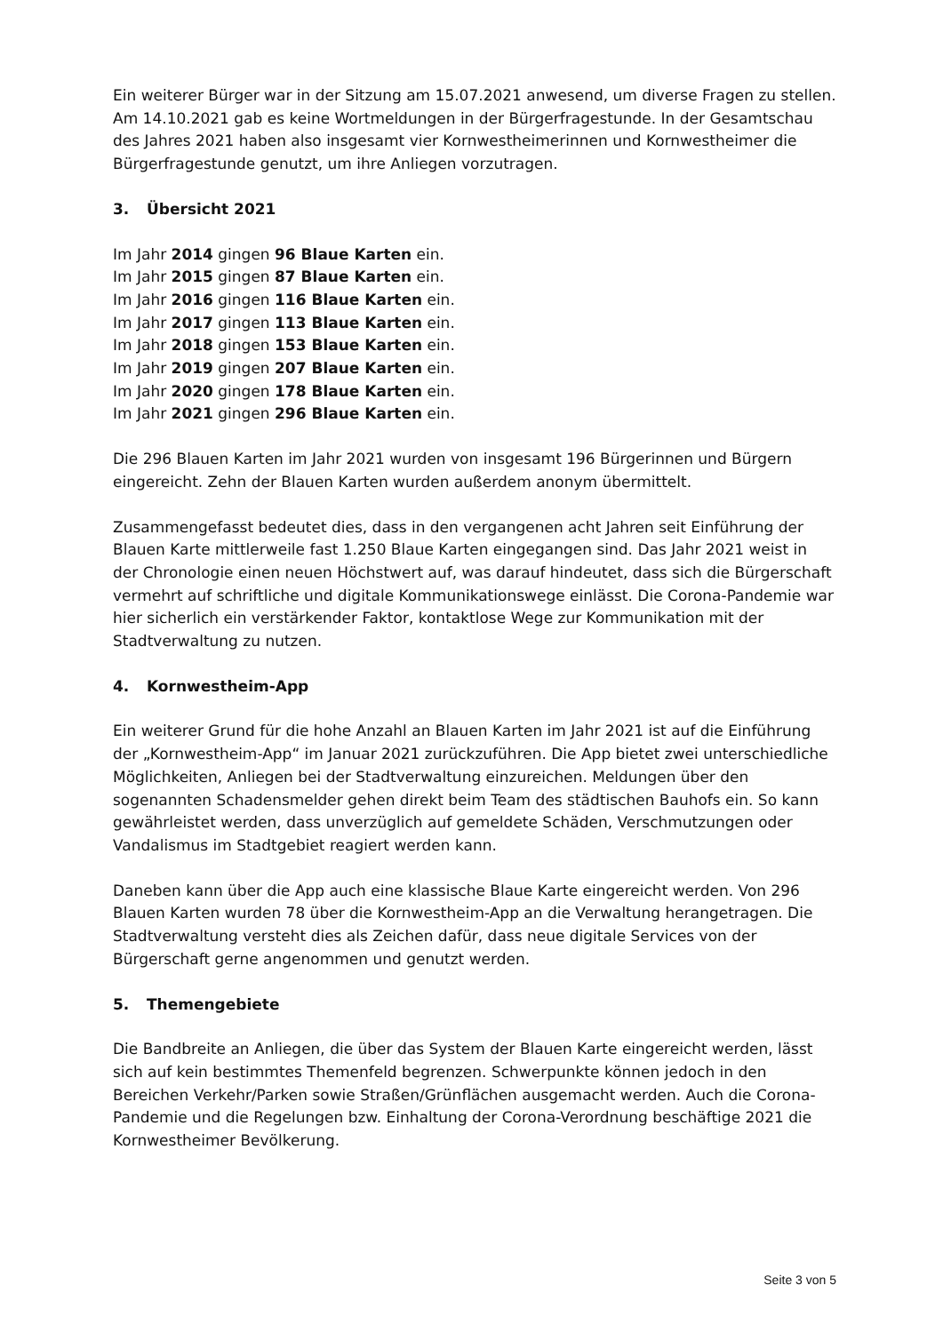Ein weiterer Bürger war in der Sitzung am 15.07.2021 anwesend, um diverse Fragen zu stellen. Am 14.10.2021 gab es keine Wortmeldungen in der Bürgerfragestunde. In der Gesamtschau des Jahres 2021 haben also insgesamt vier Kornwestheimerinnen und Kornwestheimer die Bürgerfragestunde genutzt, um ihre Anliegen vorzutragen.
3. Übersicht 2021
Im Jahr 2014 gingen 96 Blaue Karten ein.
Im Jahr 2015 gingen 87 Blaue Karten ein.
Im Jahr 2016 gingen 116 Blaue Karten ein.
Im Jahr 2017 gingen 113 Blaue Karten ein.
Im Jahr 2018 gingen 153 Blaue Karten ein.
Im Jahr 2019 gingen 207 Blaue Karten ein.
Im Jahr 2020 gingen 178 Blaue Karten ein.
Im Jahr 2021 gingen 296 Blaue Karten ein.
Die 296 Blauen Karten im Jahr 2021 wurden von insgesamt 196 Bürgerinnen und Bürgern eingereicht. Zehn der Blauen Karten wurden außerdem anonym übermittelt.
Zusammengefasst bedeutet dies, dass in den vergangenen acht Jahren seit Einführung der Blauen Karte mittlerweile fast 1.250 Blaue Karten eingegangen sind. Das Jahr 2021 weist in der Chronologie einen neuen Höchstwert auf, was darauf hindeutet, dass sich die Bürgerschaft vermehrt auf schriftliche und digitale Kommunikationswege einlässt. Die Corona-Pandemie war hier sicherlich ein verstärkender Faktor, kontaktlose Wege zur Kommunikation mit der Stadtverwaltung zu nutzen.
4. Kornwestheim-App
Ein weiterer Grund für die hohe Anzahl an Blauen Karten im Jahr 2021 ist auf die Einführung der „Kornwestheim-App“ im Januar 2021 zurückzuführen. Die App bietet zwei unterschiedliche Möglichkeiten, Anliegen bei der Stadtverwaltung einzureichen. Meldungen über den sogenannten Schadensmelder gehen direkt beim Team des städtischen Bauhofs ein. So kann gewährleistet werden, dass unverzüglich auf gemeldete Schäden, Verschmutzungen oder Vandalismus im Stadtgebiet reagiert werden kann.
Daneben kann über die App auch eine klassische Blaue Karte eingereicht werden. Von 296 Blauen Karten wurden 78 über die Kornwestheim-App an die Verwaltung herangetragen. Die Stadtverwaltung versteht dies als Zeichen dafür, dass neue digitale Services von der Bürgerschaft gerne angenommen und genutzt werden.
5. Themengebiete
Die Bandbreite an Anliegen, die über das System der Blauen Karte eingereicht werden, lässt sich auf kein bestimmtes Themenfeld begrenzen. Schwerpunkte können jedoch in den Bereichen Verkehr/Parken sowie Straßen/Grünflächen ausgemacht werden. Auch die Corona-Pandemie und die Regelungen bzw. Einhaltung der Corona-Verordnung beschäftige 2021 die Kornwestheimer Bevölkerung.
Seite 3 von 5